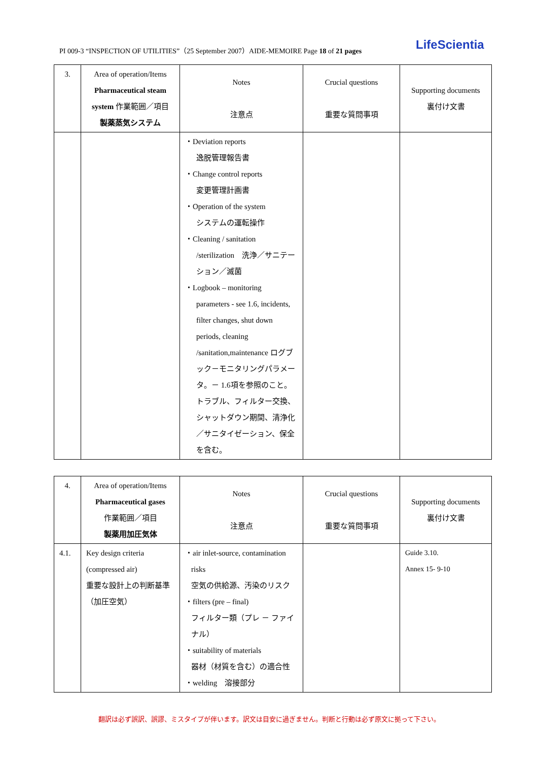PI 009-3 “INSPECTION OF UTILITIES”（25 September 2007）AIDE-MEMOIRE Page 18 of 21 pages LifeScientia
| 3. | Area of operation/Items Pharmaceutical steam system 作業範囲／項目 製薬蒸気システム | Notes 注意点 | Crucial questions 重要な質問事項 | Supporting documents 裏付け文書 |
| | | ・Deviation reports 逸脱管理報告書 ・Change control reports 変更管理計画書 ・Operation of the system システムの運転操作 ・Cleaning / sanitation /sterilization 洗浄／サニテーション／滅菌 ・Logbook – monitoring parameters - see 1.6, incidents, filter changes, shut down periods, cleaning /sanitation,maintenance ログブック－モニタリングパラメータ。－ 1.6項を参照のこと。トラブル、フィルター交換、シャットダウン期間、清浄化／サニタイゼーション、保全を含む。 | | |
| 4. | Area of operation/Items Pharmaceutical gases 作業範囲／項目 製薬用加圧気体 | Notes 注意点 | Crucial questions 重要な質問事項 | Supporting documents 裏付け文書 |
| 4.1. | Key design criteria (compressed air) 重要な設計上の判断基準 （加圧空気） | ・air inlet-source, contamination risks 空気の供給源、汚染のリスク ・filters (pre – final) フィルター類（プレ － ファイナル） ・suitability of materials 器材（材質を含む）の適合性 ・welding 溶接部分 | | Guide 3.10. Annex 15- 9-10 |
翻訳は必ず誤訳、誤謬、ミスタイプが伴います。訳文は目安に過ぎません。判断と行動は必ず原文に拠って下さい。